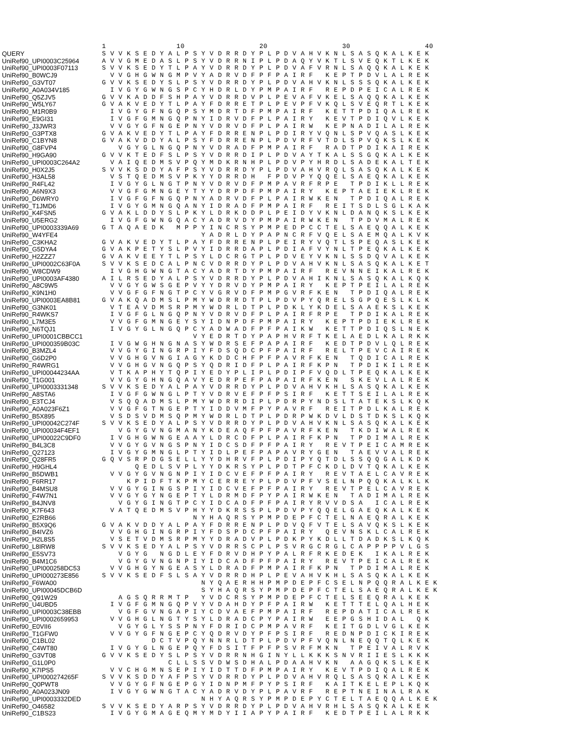1 10 20 30 40
QUERY S V V K S E D Y A L P S Y V D R R D Y P L P D V A H V K N L S A S Q K A L K E K
UniRef90_UPI0003C25964 A V V G M E D A S L P S Y V D R R N I P L P D A Q Y V K T L S V E Q K T L K E K
UniRef90_UPI0003F07113 S V V K S E D Y T L P A Y V D R R D Y P L P D V A F V R N L S A Q Q K A L K E K
UniRef90_B0WCJ9 V V G H G W N G M P V Y A D R V D F P F P A I R F K E P T P D V L A L R E K
UniRef90_G3VT07 G V V K S E D Y S L P S Y V D R R D Y P L P D V A H V K N L S S S Q K A L K E K
UniRef90_A0A034V185 I V G Y G W N G S P C Y H D R L D Y P M P A I R F R E P D P E I C A L R E K
UniRef90_Q5ZJV5 G V V K A D D F S H P A Y V D R R D V P L P E V A F V K E L S A Q Q K A L K E K
UniRef90_W5LY67 G V A K V E D Y T L P A Y F D R R E T P L P E V P F V K Q L S V E Q R T L K E K
UniRef90_M1R0B9 I V G Y G F N G Q P S Y M D R T D F P M P A I R F K E T T P D I Q A L R E K
UniRef90_E9GI31 I V G F G M N G Q P N Y I D R V D F P L P A I R Y K E V T P D I Q V L K E K
UniRef90_J3JWR3 V V G Y G F N G E P N Y V D R V D F P L P A I R W K E P N A D I L A L R E K
UniRef90_G3PTX8 G V A K V E D Y T L P A Y F D R R E N P L P D I R Y V Q N L S P V Q A S L K E K
UniRef90_C1BYN8 G V A K V D D Y A L P S Y F D R R E N P L P D V R F V T D L S P V Q K S L K E K
UniRef90_G8FVP4 V G Y G L N G Q P N Y V D R A D F P M P A I R F R A D T P D I K A I R E K
UniRef90_H9GA90 G V V K T E D F S L P S Y V D R R D I P L P D V A Y T K A L S S G Q K A L K E K
UniRef90_UPI0003C264A2 V A I Q E D M S V P Q Y M D K R N H P L P D V P Y H R D L S A D E K A L T E K
UniRef90_H0X2J5 S V V K S D D Y A F P S Y V D R R D Y P L P D V A H V R Q L S A S Q K A L K E K
UniRef90_H3AL58 V S T Q E D M S V P K Y Y D R R D H F P D V P Y Q Q E L S A E Q K A L K E K
UniRef90_R4FL42 I V G Y G L N G T P N Y V D R V D F P M P A V R F R P E T P D I K L L R E K
UniRef90_A6N9X3 V V G F G M N G E Y T Y Y D R P D F P M P A I R Y K E P T A E I E K L R E K
UniRef90_D6WRY0 I V G F G F N G Q P N Y A D R V D F P L P A I R W K E N T P D I Q A L R E K
UniRef90_T1JMD6 I V G Y G M N G Q A N Y I D R A D F P M P A I R F R E I T S D L S G L K A K
UniRef90_K4FSN5 G V A K L D D Y S L P K Y L D R K D D P L P E I D Y V K N L D A N Q K S L K E K
UniRef90_U5ERG2 I V G F G W N G Q A C Y A D R V D Y P M P A I R W K E N T P D V M A L R E K
UniRef90_UPI0003339A69 G T A Q A E D K M P P Y I N C R S Y P M P E D P C C T E L S A E Q Q A L K E K
UniRef90_W4YFE4 Y A D R L D Y P A P N C R F V Q E L S A E M Q A L K V K
UniRef90_C3KHA2 G V A K V E D Y T L P A Y F D R R E N P L P E I R Y V Q T L S P E Q A S L K E K
UniRef90_G5DYA4 G V A K P E T Y S L P V Y I D R R D A P L P D I A F V Y N L T P E Q K A L K E K
UniRef90_H2ZZZ7 G V A K V E E Y T L P S Y L D C R G T P L P D V E Y V K N L S S D Q V A L K E K
UniRef90_UPI0002C63F0A S V V K S E D C A L P N C V D R R D Y P L P D V A H V K N L S A S Q K A L K E T
UniRef90_W8CDW9 I V G H G W N G T A C Y A D R T D Y P M P A I R F R E V N N E I K A L R E K
UniRef90_UPI0003AF4380 A I L R S E D Y A L P S Y V D R R D Y P L P D V A H I K N L S A S Q K A L K Q K
UniRef90_A8C9W5 V V G Y G W S G E P V Y Y D R V D Y P M P A I R Y K E P T P E I L A L R E K
UniRef90_K9N1H0 V V G F G F N G T P C Y V G R V D F P M P G V R F K E N T P D I Q A L R E K
UniRef90_UPI0003EA8B81 G V A K Q A D M S L P M Y W D R R D T P L P D V P Y Q R E L S G P Q E S L K L K
UniRef90_G3NK01 V T E A V D M S R P M Y W D R L D T P L P D K L Y K D E L S A A E K S L K E K
UniRef90_R4WKS7 I V G F G L N G Q P N Y V D R V D F P L P A I R F R P E T P D I K A L R E K
UniRef90_L7M3E5 V V G F G M N G E Y S Y I D N P D F P M P A I R Y K E P T P D I E K L R E K
UniRef90_N6TQJ1 I V G Y G L N G Q P C Y A D W A D F P F P A I K W K E T T P D I Q S L N E K
UniRef90_UPI0001CBBCC1 V Y E D R T D Y P A P H V R F T K E L A E D L K A L R K K
UniRef90_UPI000359B03C I V G W G H N G N A S Y W D R S E F P A P A I R F K E D T P D V L Q L R E K
UniRef90_B3MZL4 V V G Y G I N G R P I Y F D S Q D C P F P A I R F R E L T P E V C A I R E K
UniRef90_G6D2P0 V V G H G V N G I A G Y K D D C H F P F P A V R F K E N T Q D I C A L R E K
UniRef90_R4WRG1 V V G H G V N G Q P S Y Q D R I D F P L P A I R F K P N T P D I K I L R E K
UniRef90_UPI00044234AA V T K A P H Y T Q P I Y E D Y P L I P L P D I P F V Q D L T P E Q K A L K E K
UniRef90_T1G001 V V G Y G H N G Q A V Y E D R P E F P A P A I R F K E N S K E V L A L R E K
UniRef90_UPI0003331348 S V V K S E D Y A L P A Y V D R R D Y P L P D V A H V K H L S A S Q K A L K E K
UniRef90_A8STA6 I V G F G W N G L P T Y V D R V E F P F P S I R F K E T T S E I L A L R E K
UniRef90_E3TCJ4 V S Q Q A D M S L P M Y W D R R D I P L P D R P Y N D S L T A T E K S L K Q K
UniRef90_A0A023F6Z1 V V G F G T N G E P T Y I D D V M F P Y P A V R F R E I T P D L K A L R E K
UniRef90_B5X895 V S D S V D M S Q P M Y W D R L D T P L P D R P W K D V L D S T D K S L K Q K
UniRef90_UPI00042C274F S V V K S E D Y A L P S Y V D R R D Y P L P D V A H V K N L S A S Q K A L K E K
UniRef90_UPI00034F4EF1 V G Y G V N G M A N Y K D E A Q F P F P A V R F K E N T K D I W A L R E K
UniRef90_UPI00022C9DF0 I V G H G W N G E A A Y L D R C D F P L P A I R F K P N T P D I M A L R E K
UniRef90_B4L3C8 V V G Y G V N G S P N Y I D C S D F P F P A I R Y R E V T P E I C A M R E K
UniRef90_Q27123 I V G Y G M N G L P T Y I D L P E F P A P A V R Y G E N T A E V V A L R E K
UniRef90_Q28FR5 G Q V S R P D G S E L L Y Y D H R V F P L P D I P Y Q T D L S S Q Q G A L K D K
UniRef90_H9GHL4 Q E D L S V P L Y Y D K R S Y P L P D T P F C K D L D V T Q K A L K E K
UniRef90_B5DWB1 V V G Y G V N G N P I Y I D C V E F P F P A I R Y R E V T A E L C A V R E K
UniRef90_F6RR17 K P I D F T K P M Y C E R R E Y P L P D V P F V S E L N P Q Q K A L K L K
UniRef90_B4MSU8 V V G Y G I N G S P I Y I D C V E F P F P A I R Y R E V T P E L C A V R E K
UniRef90_F4W7N1 V V G Y G Y N G E P T Y L D R M D F P Y P A I R W K E N T A D I M A L R E K
UniRef90_B4JNV8 V G Y G I N G T P C Y I D C A D F P F P A I R Y R V V D S A I C A L R E K
UniRef90_K7F643 V A T Q E D M S V P H Y Y D K R S S P L P D V P Y Q Q E L G A E Q K A L K E K
UniRef90_E2RB66 N Y H A Q R S Y P M P D E P F C T E L N A E Q R A L K E K
UniRef90_B5X9Q6 G V A K V D D Y A L P A Y F D R R E N P L P D V Q F V T E L S A V Q K S L K E K
UniRef90_B4IVZ6 V V G H G I N G R P I Y F D S P D C P F P A I R Y Q E V N S K L C A L R E K
UniRef90_H2L8S5 V S E T V D M S R P M Y Y D R A D V P L P D K P Y K D L L T D A D K S L K Q K
UniRef90_L8IRW8 S V V K S E D Y A L P S Y V D R R S C P L P S V R G C R G L C A P P P P V L G S
UniRef90_E5SV73 V G Y G N G D L E Y F D R V D H P Y P A L R F R K E D E K I K A L R E K
UniRef90_B4M1C6 V G Y G V N G N P I Y I D C A D F P F P A I R Y R E V T P E I C A L R E K
UniRef90_UPI000258DC53 V V G H G Y N G E A S Y L D R A D F P M P A I R F K P N T P D I M A L R E K
UniRef90_UPI000273E856 S V V K S E D F S L S A Y V D R R D H P L P E V A H V K H L S A S Q K A L K E K
UniRef90_F6WA00 N Y Q A E R H H P M P D E P F C S E L N P Q Q R A L K E K
UniRef90_UPI00045DCB6D S Y H A Q R S Y P M P D E P F C T E L S A E Q R A L K E K
UniRef90_Q91W29 A G S Q R R M T P Y V D C R S Y P M P D E P F C T E L S E E Q R A L K E K
UniRef90_U4UBD5 I V G F G M N G Q P V Y V D A H D Y P F P A I R W K E T T T E L Q A L H E K
UniRef90_UPI0003C38EBB V G F G V N G A P I Y C D V A E F P M P A I R F R E P D A T I C A L R E K
UniRef90_UPI0002659953 V V G H G L N G T Y S Y L D R A D C P Y P A I R W E E P G S H I D A L Q K
UniRef90_E0VII6 V G Y G L Y S S P N Y F D R I D C P M P A V R F K E I T G D L V G L K E K
UniRef90_T1GFW0 V V G Y G F N G E P C Y Q D R V D Y P F P S I R F R E D N P D I C K I R E K
UniRef90_C1BL02 D C T V P Q Y N N R L D T P L P D V P F V Q N L N E Q Q T Q L K E K
UniRef90_C4WT80 I V G Y G L N G E P Q Y F D S I T F P F P S V R F M K N T P E I V A L R V K
UniRef90_G3VT08 G V V K S E D Y S L P S Y V D R R N H G I N Y L L K K K S N V R I I E S L K K K
UniRef90_G1L0P0 C L L S S V D W S D H A L P D A A H V K N A A G Q K S L K E K
UniRef90_K7IPS5 V V C H G M N S E P I Y I D T T D F P M P A I R Y K E V T P D I Q A L R E K
UniRef90_UPI000274265F S V V K S D D Y A F P S Y V D R R D Y P L P D V A H V R Q L S A S Q K A L K E K
UniRef90_Q0PWT8 V V G Y G F N G E P G Y I D N P M F P Y P S I R F K A I T K E L E P L K Q K
UniRef90_A0A023JN09 I V G Y G W N G T A C Y A D R V D Y P L P A V R F R E P T N E I N A L R A K
UniRef90_UPI0003332DED N H Y A Q R S Y P M P D E P Y C T E L T A E Q Q A L K E K
UniRef90_O46582 S V V K S E D Y A R P S Y V D R R D Y P L P D V A H V R H L S A S Q K A L K E K
UniRef90_C1BS23 I V G Y G M A G E Q M Y M D Y I I A P Y P A I R F K E D T P E I L A L R K K